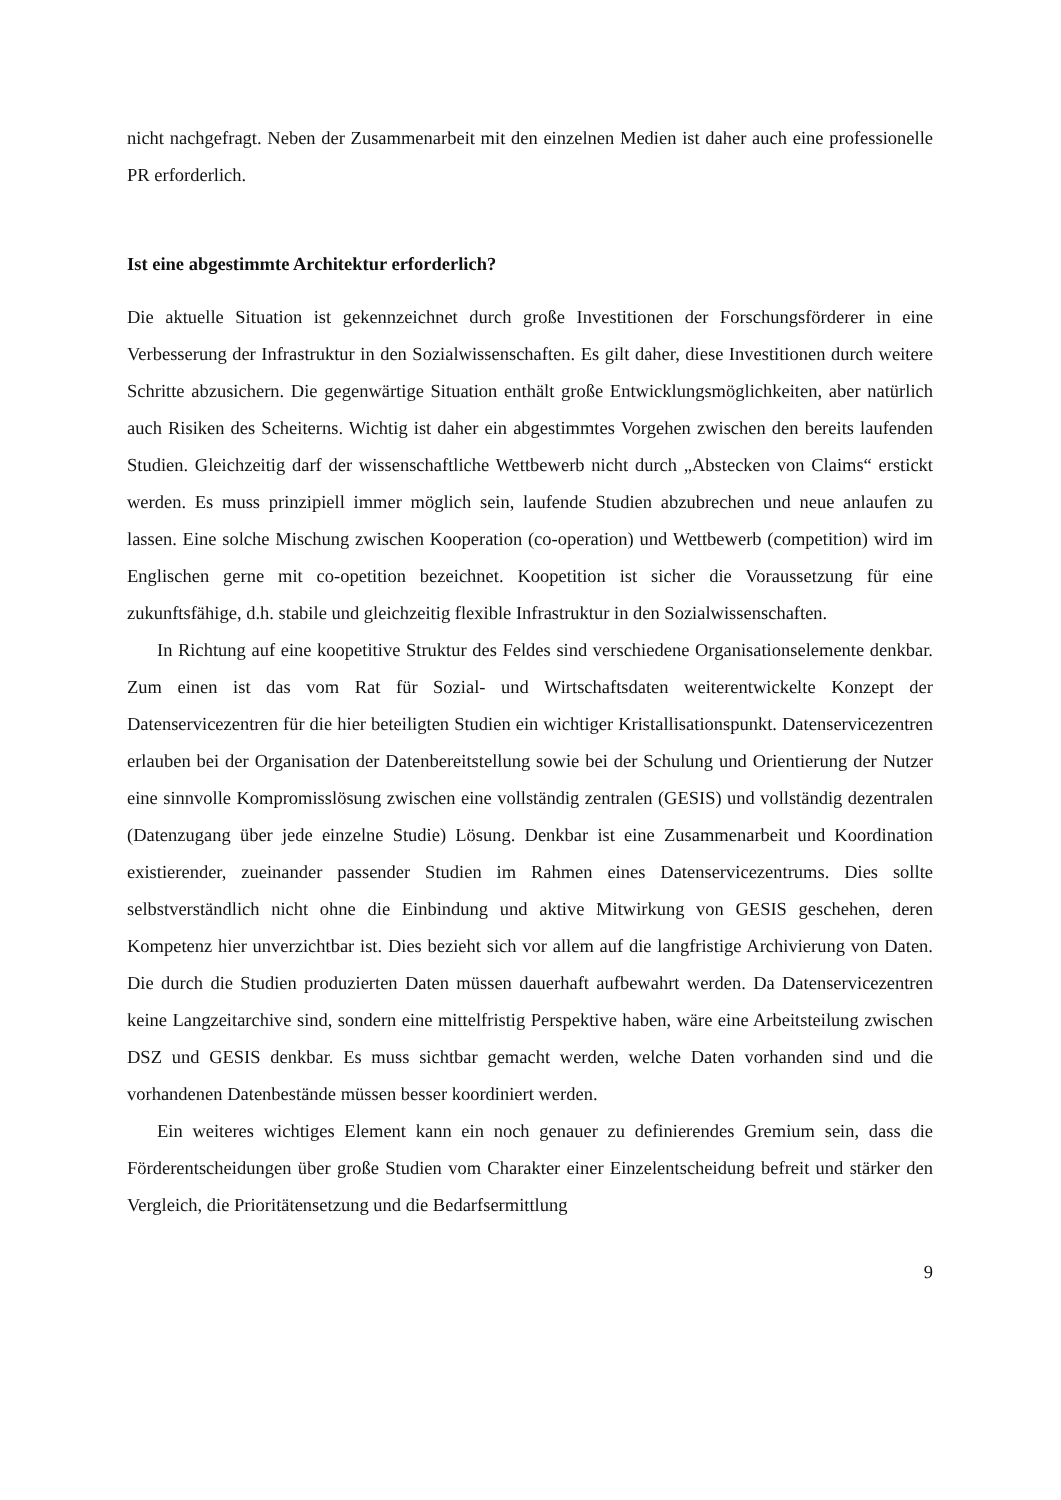nicht nachgefragt. Neben der Zusammenarbeit mit den einzelnen Medien ist daher auch eine professionelle PR erforderlich.
Ist eine abgestimmte Architektur erforderlich?
Die aktuelle Situation ist gekennzeichnet durch große Investitionen der Forschungsförderer in eine Verbesserung der Infrastruktur in den Sozialwissenschaften. Es gilt daher, diese Investitionen durch weitere Schritte abzusichern. Die gegenwärtige Situation enthält große Entwicklungsmöglichkeiten, aber natürlich auch Risiken des Scheiterns. Wichtig ist daher ein abgestimmtes Vorgehen zwischen den bereits laufenden Studien. Gleichzeitig darf der wissenschaftliche Wettbewerb nicht durch „Abstecken von Claims“ erstickt werden. Es muss prinzipiell immer möglich sein, laufende Studien abzubrechen und neue anlaufen zu lassen. Eine solche Mischung zwischen Kooperation (co-operation) und Wettbewerb (competition) wird im Englischen gerne mit co-opetition bezeichnet. Koopetition ist sicher die Voraussetzung für eine zukunftsfähige, d.h. stabile und gleichzeitig flexible Infrastruktur in den Sozialwissenschaften.
In Richtung auf eine koopetitive Struktur des Feldes sind verschiedene Organisationselemente denkbar. Zum einen ist das vom Rat für Sozial- und Wirtschaftsdaten weiterentwickelte Konzept der Datenservicezentren für die hier beteiligten Studien ein wichtiger Kristallisationspunkt. Datenservicezentren erlauben bei der Organisation der Datenbereitstellung sowie bei der Schulung und Orientierung der Nutzer eine sinnvolle Kompromisslösung zwischen eine vollständig zentralen (GESIS) und vollständig dezentralen (Datenzugang über jede einzelne Studie) Lösung. Denkbar ist eine Zusammenarbeit und Koordination existierender, zueinander passender Studien im Rahmen eines Datenservicezentrums. Dies sollte selbstverständlich nicht ohne die Einbindung und aktive Mitwirkung von GESIS geschehen, deren Kompetenz hier unverzichtbar ist. Dies bezieht sich vor allem auf die langfristige Archivierung von Daten. Die durch die Studien produzierten Daten müssen dauerhaft aufbewahrt werden. Da Datenservicezentren keine Langzeitarchive sind, sondern eine mittelfristig Perspektive haben, wäre eine Arbeitsteilung zwischen DSZ und GESIS denkbar. Es muss sichtbar gemacht werden, welche Daten vorhanden sind und die vorhandenen Datenbestände müssen besser koordiniert werden.
Ein weiteres wichtiges Element kann ein noch genauer zu definierendes Gremium sein, dass die Förderentscheidungen über große Studien vom Charakter einer Einzelentscheidung befreit und stärker den Vergleich, die Prioritätensetzung und die Bedarfsermittlung
9